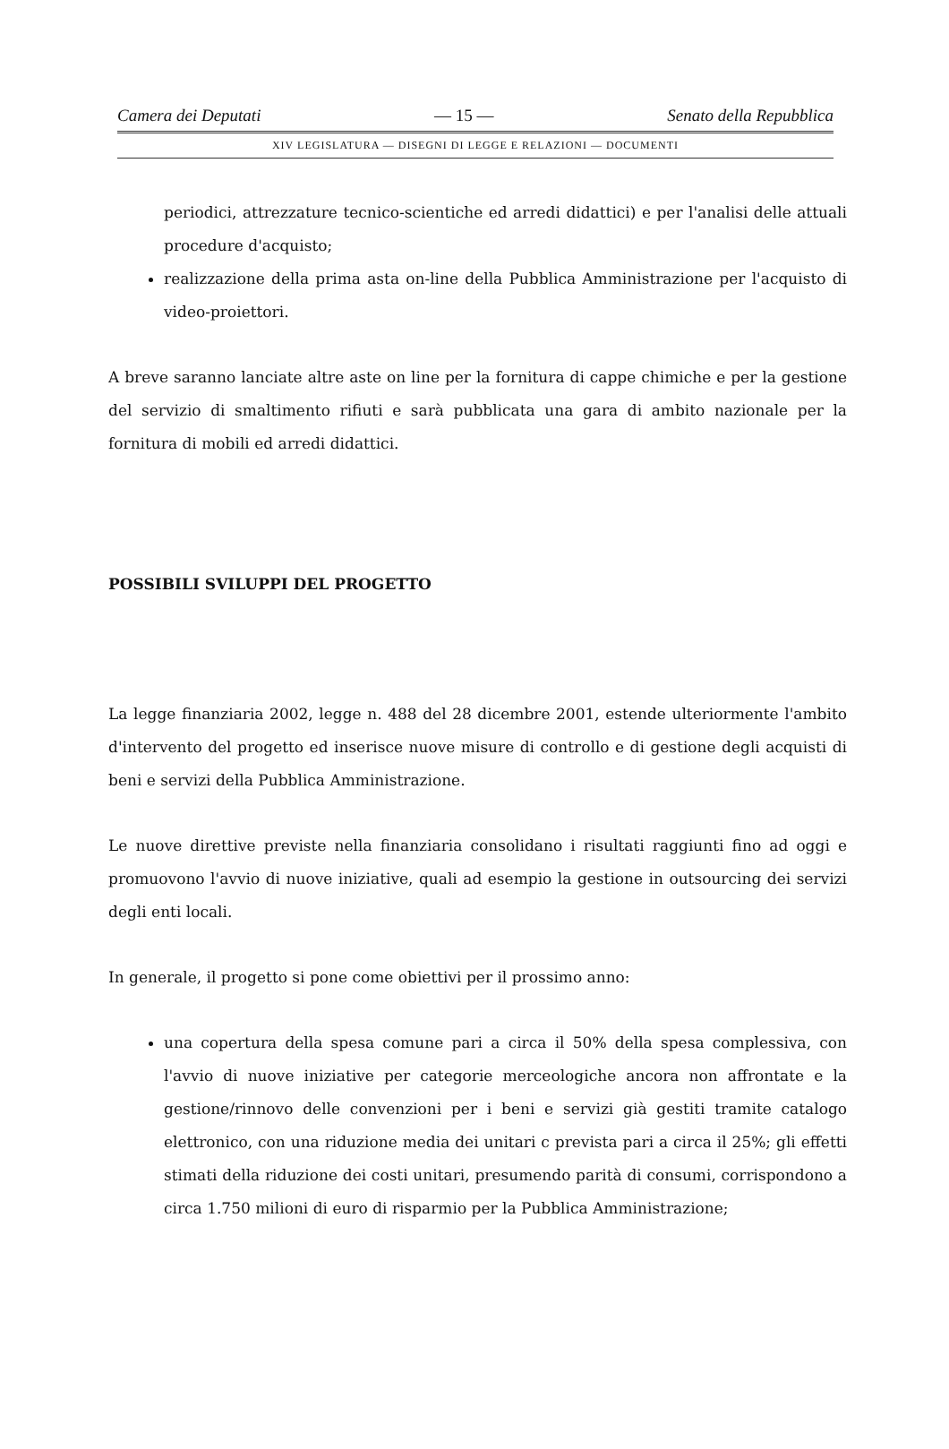Camera dei Deputati — 15 — Senato della Repubblica
XIV LEGISLATURA — DISEGNI DI LEGGE E RELAZIONI — DOCUMENTI
periodici, attrezzature tecnico-scientiche ed arredi didattici) e per l'analisi delle attuali procedure d'acquisto;
realizzazione della prima asta on-line della Pubblica Amministrazione per l'acquisto di video-proiettori.
A breve saranno lanciate altre aste on line per la fornitura di cappe chimiche e per la gestione del servizio di smaltimento rifiuti e sarà pubblicata una gara di ambito nazionale per la fornitura di mobili ed arredi didattici.
POSSIBILI SVILUPPI DEL PROGETTO
La legge finanziaria 2002, legge n. 488 del 28 dicembre 2001, estende ulteriormente l'ambito d'intervento del progetto ed inserisce nuove misure di controllo e di gestione degli acquisti di beni e servizi della Pubblica Amministrazione.
Le nuove direttive previste nella finanziaria consolidano i risultati raggiunti fino ad oggi e promuovono l'avvio di nuove iniziative, quali ad esempio la gestione in outsourcing dei servizi degli enti locali.
In generale, il progetto si pone come obiettivi per il prossimo anno:
una copertura della spesa comune pari a circa il 50% della spesa complessiva, con l'avvio di nuove iniziative per categorie merceologiche ancora non affrontate e la gestione/rinnovo delle convenzioni per i beni e servizi già gestiti tramite catalogo elettronico, con una riduzione media dei unitari c prevista pari a circa il 25%; gli effetti stimati della riduzione dei costi unitari, presumendo parità di consumi, corrispondono a circa 1.750 milioni di euro di risparmio per la Pubblica Amministrazione;